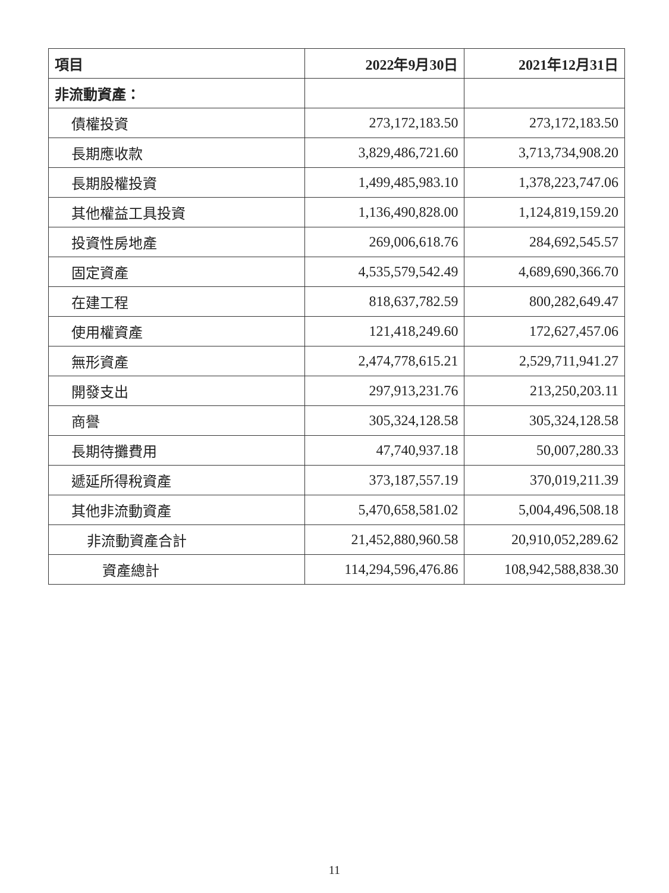| 項目 | 2022年9月30日 | 2021年12月31日 |
| --- | --- | --- |
| 非流動資產： | | |
| 債權投資 | 273,172,183.50 | 273,172,183.50 |
| 長期應收款 | 3,829,486,721.60 | 3,713,734,908.20 |
| 長期股權投資 | 1,499,485,983.10 | 1,378,223,747.06 |
| 其他權益工具投資 | 1,136,490,828.00 | 1,124,819,159.20 |
| 投資性房地產 | 269,006,618.76 | 284,692,545.57 |
| 固定資產 | 4,535,579,542.49 | 4,689,690,366.70 |
| 在建工程 | 818,637,782.59 | 800,282,649.47 |
| 使用權資產 | 121,418,249.60 | 172,627,457.06 |
| 無形資產 | 2,474,778,615.21 | 2,529,711,941.27 |
| 開發支出 | 297,913,231.76 | 213,250,203.11 |
| 商譽 | 305,324,128.58 | 305,324,128.58 |
| 長期待攤費用 | 47,740,937.18 | 50,007,280.33 |
| 遞延所得稅資產 | 373,187,557.19 | 370,019,211.39 |
| 其他非流動資產 | 5,470,658,581.02 | 5,004,496,508.18 |
| 非流動資產合計 | 21,452,880,960.58 | 20,910,052,289.62 |
| 資產總計 | 114,294,596,476.86 | 108,942,588,838.30 |
11